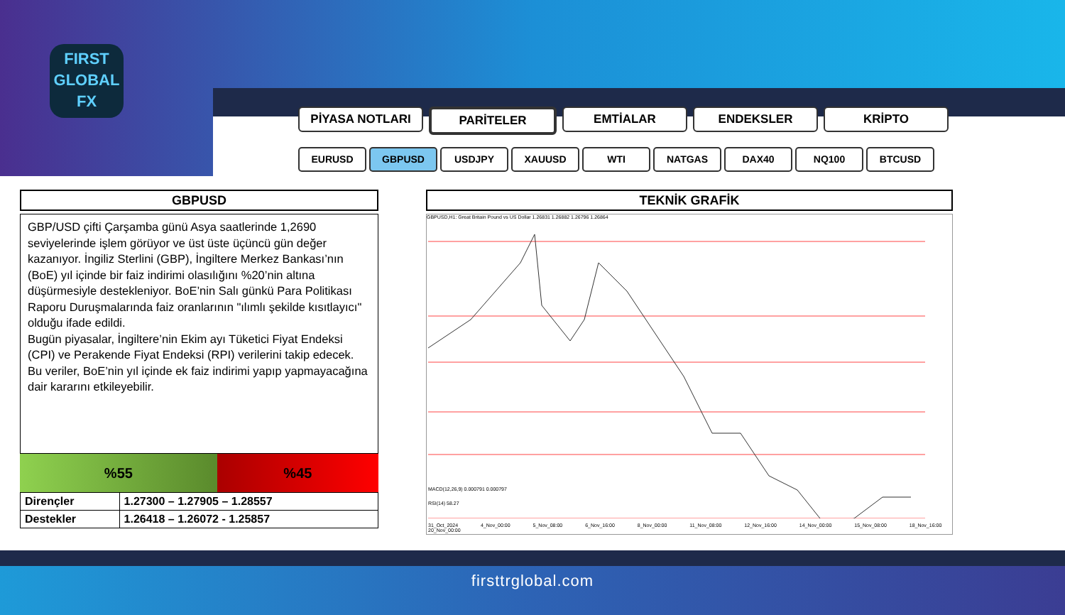FIRST
GLOBAL
FX
PİYASA NOTLARI PARİTELER EMTİALAR ENDEKSLER KRİPTO
EURUSD GBPUSD USDJPY XAUUSD WTI NATGAS DAX40 NQ100 BTCUSD
GBPUSD
GBP/USD çifti Çarşamba günü Asya saatlerinde 1,2690 seviyelerinde işlem görüyor ve üst üste üçüncü gün değer kazanıyor. İngiliz Sterlini (GBP), İngiltere Merkez Bankası’nın (BoE) yıl içinde bir faiz indirimi olasılığını %20’nin altına düşürmesiyle destekleniyor. BoE’nin Salı günkü Para Politikası Raporu Duruşmalarında faiz oranlarının "ılımlı şekilde kısıtlayıcı" olduğu ifade edildi.
Bugün piyasalar, İngiltere’nin Ekim ayı Tüketici Fiyat Endeksi (CPI) ve Perakende Fiyat Endeksi (RPI) verilerini takip edecek. Bu veriler, BoE’nin yıl içinde ek faiz indirimi yapıp yapmayacağına dair kararını etkileyebilir.
%55 %45
| Dirençler | 1.27300 – 1.27905 – 1.28557 |
| Destekler | 1.26418 – 1.26072 - 1.25857 |
TEKNİK GRAFİK
GBPUSD,H1: Great Britain Pound vs US Dollar 1.26831 1.26882 1.26796 1.26864
MACD(12,26,9) 0.000791 0.000797
RSI(14) 58.27
31_Oct_2024 4_Nov_00:00 5_Nov_08:00 6_Nov_16:00 8_Nov_00:00 11_Nov_08:00 12_Nov_16:00 14_Nov_00:00 15_Nov_08:00 18_Nov_16:00 20_Nov_00:00
firsttrglobal.com